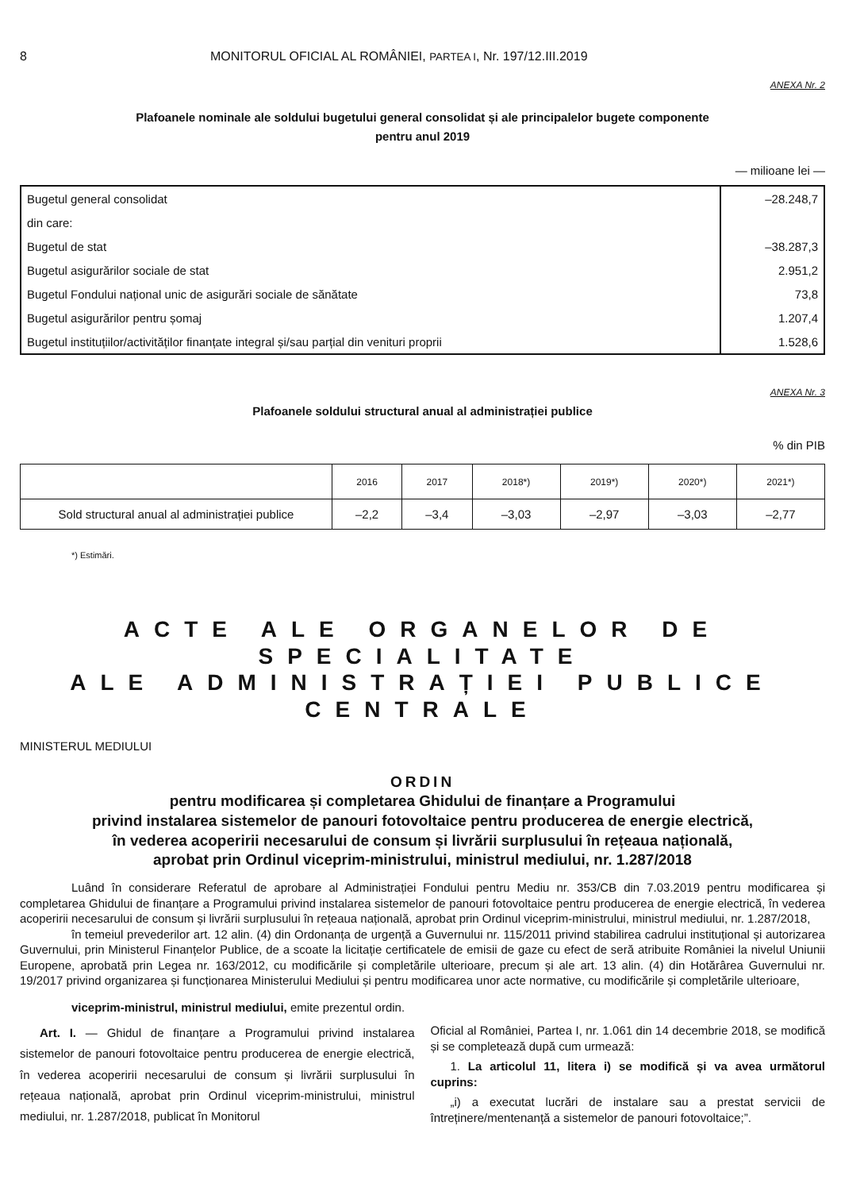8 MONITORUL OFICIAL AL ROMÂNIEI, PARTEA I, Nr. 197/12.III.2019
ANEXA Nr. 2
Plafoanele nominale ale soldului bugetului general consolidat și ale principalelor bugete componente
pentru anul 2019
— milioane lei —
| Bugetul general consolidat | –28.248,7 |
| din care: | |
| Bugetul de stat | –38.287,3 |
| Bugetul asigurărilor sociale de stat | 2.951,2 |
| Bugetul Fondului național unic de asigurări sociale de sănătate | 73,8 |
| Bugetul asigurărilor pentru șomaj | 1.207,4 |
| Bugetul instituțiilor/activităților finanțate integral și/sau parțial din venituri proprii | 1.528,6 |
ANEXA Nr. 3
Plafoanele soldului structural anual al administrației publice
% din PIB
| | 2016 | 2017 | 2018*) | 2019*) | 2020*) | 2021*) |
| Sold structural anual al administrației publice | –2,2 | –3,4 | –3,03 | –2,97 | –3,03 | –2,77 |
*) Estimări.
ACTE ALE ORGANELOR DE SPECIALITATE
ALE ADMINISTRAȚIEI PUBLICE CENTRALE
MINISTERUL MEDIULUI
ORDIN
pentru modificarea și completarea Ghidului de finanțare a Programului
privind instalarea sistemelor de panouri fotovoltaice pentru producerea de energie electrică,
în vederea acoperirii necesarului de consum și livrării surplusului în rețeaua națională,
aprobat prin Ordinul viceprim-ministrului, ministrul mediului, nr. 1.287/2018
Luând în considerare Referatul de aprobare al Administrației Fondului pentru Mediu nr. 353/CB din 7.03.2019 pentru modificarea și completarea Ghidului de finanțare a Programului privind instalarea sistemelor de panouri fotovoltaice pentru producerea de energie electrică, în vederea acoperirii necesarului de consum și livrării surplusului în rețeaua națională, aprobat prin Ordinul viceprim-ministrului, ministrul mediului, nr. 1.287/2018,
în temeiul prevederilor art. 12 alin. (4) din Ordonanța de urgență a Guvernului nr. 115/2011 privind stabilirea cadrului instituțional și autorizarea Guvernului, prin Ministerul Finanțelor Publice, de a scoate la licitație certificatele de emisii de gaze cu efect de seră atribuite României la nivelul Uniunii Europene, aprobată prin Legea nr. 163/2012, cu modificările și completările ulterioare, precum și ale art. 13 alin. (4) din Hotărârea Guvernului nr. 19/2017 privind organizarea și funcționarea Ministerului Mediului și pentru modificarea unor acte normative, cu modificările și completările ulterioare,
viceprim-ministrul, ministrul mediului, emite prezentul ordin.
Art. I. — Ghidul de finanțare a Programului privind instalarea sistemelor de panouri fotovoltaice pentru producerea de energie electrică, în vederea acoperirii necesarului de consum și livrării surplusului în rețeaua națională, aprobat prin Ordinul viceprim-ministrului, ministrul mediului, nr. 1.287/2018, publicat în Monitorul
Oficial al României, Partea I, nr. 1.061 din 14 decembrie 2018, se modifică și se completează după cum urmează:
1. La articolul 11, litera i) se modifică și va avea următorul cuprins:
„i) a executat lucrări de instalare sau a prestat servicii de întreținere/mentenanță a sistemelor de panouri fotovoltaice;”.